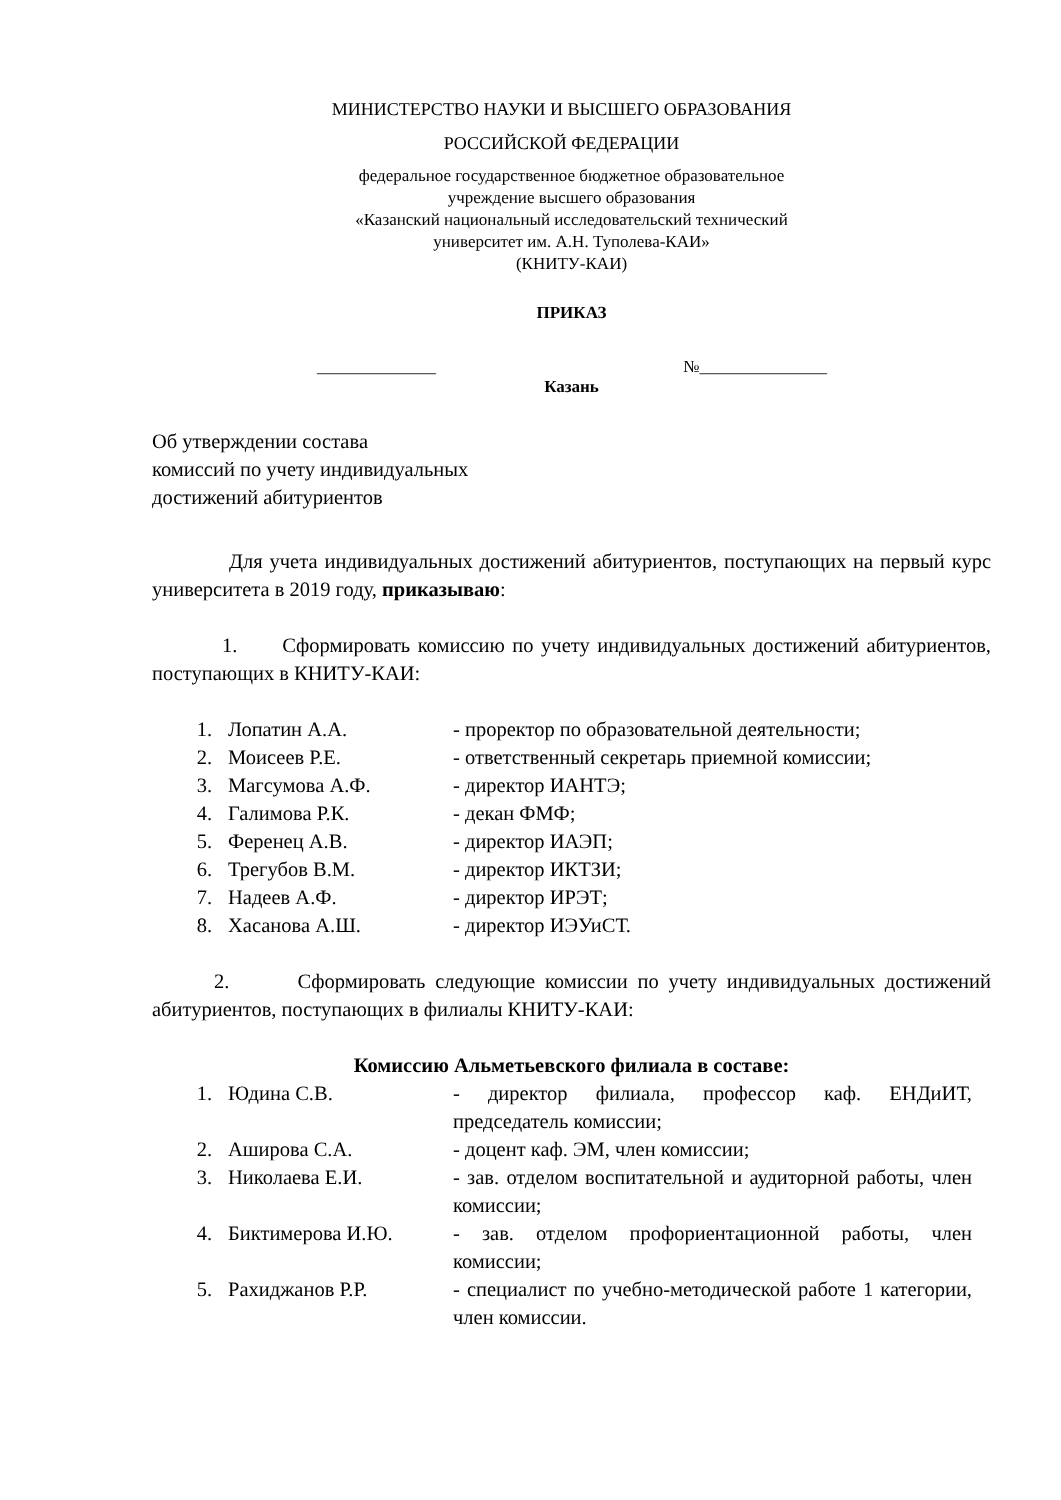МИНИСТЕРСТВО НАУКИ И ВЫСШЕГО ОБРАЗОВАНИЯ
РОССИЙСКОЙ ФЕДЕРАЦИИ
федеральное государственное бюджетное образовательное
учреждение высшего образования
«Казанский национальный исследовательский технический
университет им. А.Н. Туполева-КАИ»
(КНИТУ-КАИ)
ПРИКАЗ
______________ №_______________
Казань
Об утверждении состава
комиссий по учету индивидуальных
достижений абитуриентов
Для учета индивидуальных достижений абитуриентов, поступающих на первый курс университета в 2019 году, приказываю:
1. Сформировать комиссию по учету индивидуальных достижений абитуриентов, поступающих в КНИТУ-КАИ:
| 1. | Лопатин А.А. | - проректор по образовательной деятельности; |
| 2. | Моисеев Р.Е. | - ответственный секретарь приемной комиссии; |
| 3. | Магсумова А.Ф. | - директор ИАНТЭ; |
| 4. | Галимова Р.К. | - декан ФМФ; |
| 5. | Ференец А.В. | - директор ИАЭП; |
| 6. | Трегубов В.М. | - директор ИКТЗИ; |
| 7. | Надеев А.Ф. | - директор ИРЭТ; |
| 8. | Хасанова А.Ш. | - директор ИЭУиСТ. |
2. Сформировать следующие комиссии по учету индивидуальных достижений абитуриентов, поступающих в филиалы КНИТУ-КАИ:
Комиссию Альметьевского филиала в составе:
| 1. | Юдина С.В. | - директор филиала, профессор каф. ЕНДиИТ, председатель комиссии; |
| 2. | Аширова С.А. | - доцент каф. ЭМ, член комиссии; |
| 3. | Николаева Е.И. | - зав. отделом воспитательной и аудиторной работы, член комиссии; |
| 4. | Биктимерова И.Ю. | - зав. отделом профориентационной работы, член комиссии; |
| 5. | Рахиджанов Р.Р. | - специалист по учебно-методической работе 1 категории, член комиссии. |